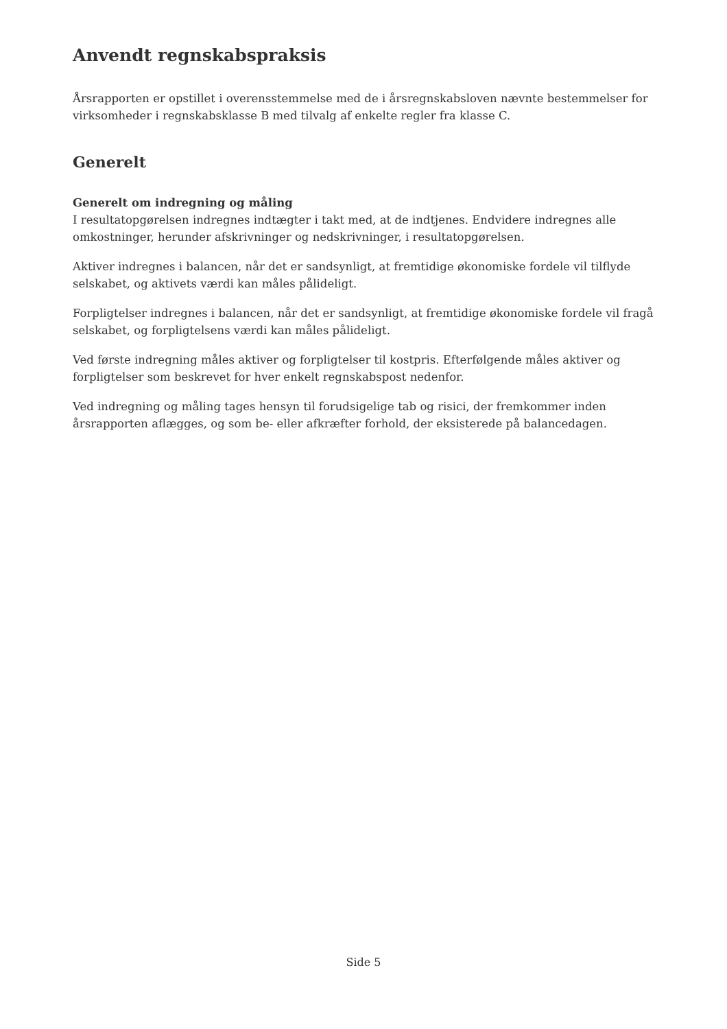Anvendt regnskabspraksis
Årsrapporten er opstillet i overensstemmelse med de i årsregnskabsloven nævnte bestemmelser for virksomheder i regnskabsklasse B med tilvalg af enkelte regler fra klasse C.
Generelt
Generelt om indregning og måling
I resultatopgørelsen indregnes indtægter i takt med, at de indtjenes. Endvidere indregnes alle omkostninger, herunder afskrivninger og nedskrivninger, i resultatopgørelsen.
Aktiver indregnes i balancen, når det er sandsynligt, at fremtidige økonomiske fordele vil tilflyde selskabet, og aktivets værdi kan måles pålideligt.
Forpligtelser indregnes i balancen, når det er sandsynligt, at fremtidige økonomiske fordele vil fragå selskabet, og forpligtelsens værdi kan måles pålideligt.
Ved første indregning måles aktiver og forpligtelser til kostpris. Efterfølgende måles aktiver og forpligtelser som beskrevet for hver enkelt regnskabspost nedenfor.
Ved indregning og måling tages hensyn til forudsigelige tab og risici, der fremkommer inden årsrapporten aflægges, og som be- eller afkræfter forhold, der eksisterede på balancedagen.
Side 5